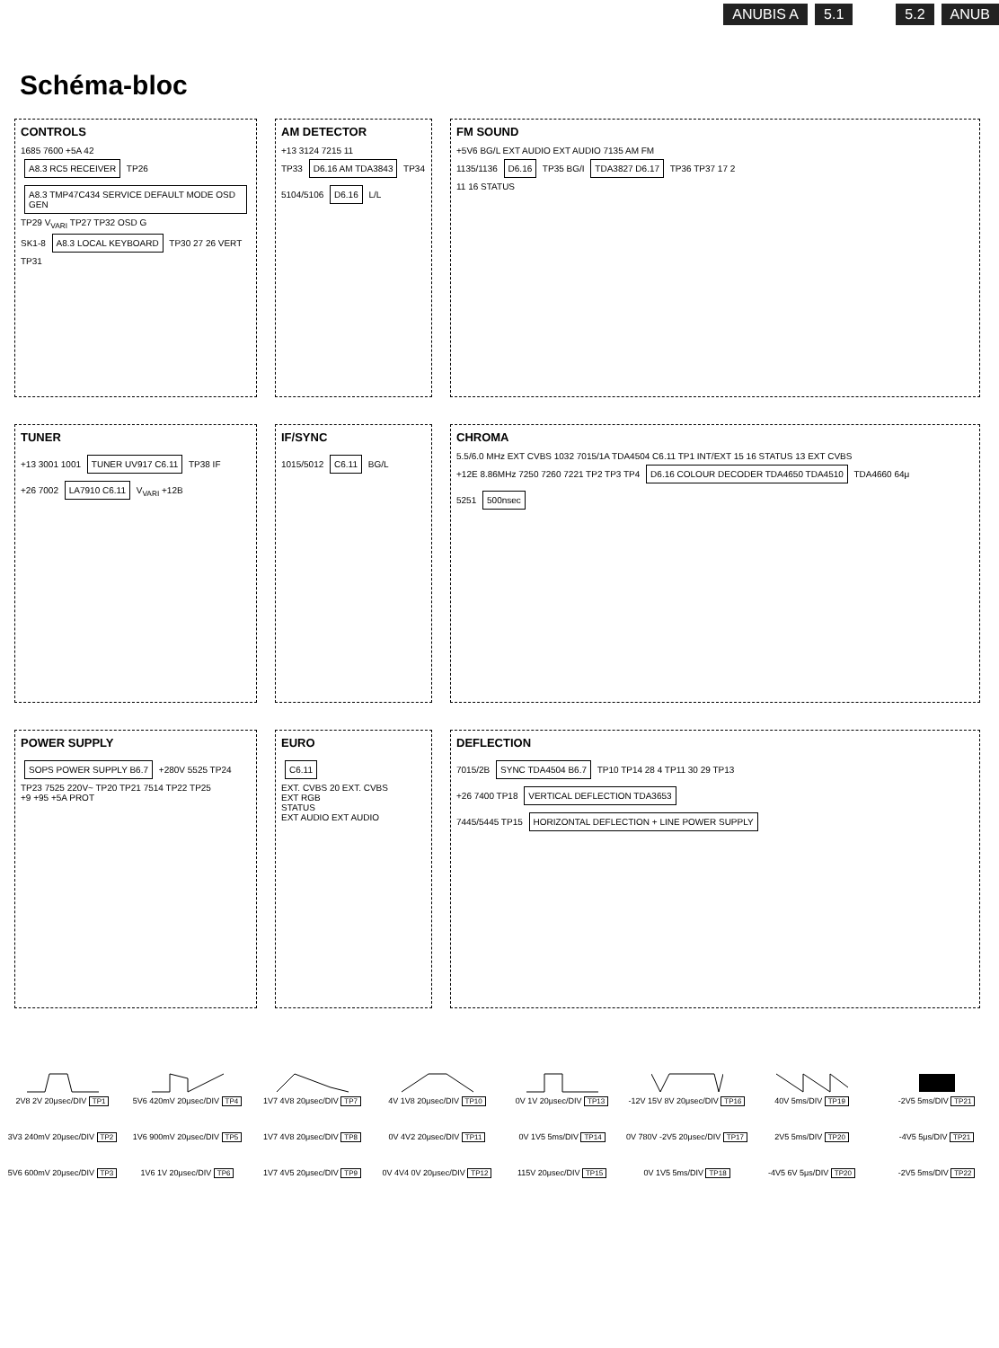ANUBIS A 5.1 5.2 ANUB
Schéma-bloc
CONTROLS
1685 7600 +5A 42
A8.3 RC5 RECEIVER TP26 A8.3 TMP47C434 SERVICE DEFAULT MODE OSD GEN TP29 V<sub>VARI</sub> TP27 TP32 OSD G
SK1-8 A8.3 LOCAL KEYBOARD TP30 27 26 VERT TP31
AM DETECTOR
+13 3124 7215 11
TP33 D6.16 AM TDA3843 TP34
5104/5106 D6.16 L/L
FM SOUND
+5V6 BG/L EXT AUDIO EXT AUDIO 7135 AM FM
1135/1136 D6.16 TP35 BG/I TDA3827 D6.17 TP36 TP37 17 2
11 16 STATUS
TUNER
+13 3001 1001 TUNER UV917 C6.11 TP38 IF
+26 7002 LA7910 C6.11 V<sub>VARI</sub> +12B
IF/SYNC
1015/5012 C6.11 BG/L
CHROMA
5.5/6.0 MHz EXT CVBS 1032 7015/1A TDA4504 C6.11 TP1 INT/EXT 15 16 STATUS 13 EXT CVBS
+12E 8.86MHz 7250 7260 7221 TP2 TP3 TP4 D6.16 COLOUR DECODER TDA4650 TDA4510 TDA4660 64μ
5251 500nsec
POWER SUPPLY
SOPS POWER SUPPLY B6.7 +280V 5525 TP24 TP23 7525 220V~ TP20 TP21 7514 TP22 TP25
+9 +95 +5A PROT
EURO
C6.11
EXT. CVBS 20 EXT. CVBS
EXT RGB
STATUS
EXT AUDIO EXT AUDIO
DEFLECTION
7015/2B SYNC TDA4504 B6.7 TP10 TP14 28 4 TP11 30 29 TP13
+26 7400 TP18 VERTICAL DEFLECTION TDA3653
7445/5445 TP15 HORIZONTAL DEFLECTION + LINE POWER SUPPLY
2V8 2V 20μsec/DIV TP1
5V6 420mV 20μsec/DIV TP4
1V7 4V8 20μsec/DIV TP7
4V 1V8 20μsec/DIV TP10
0V 1V 20μsec/DIV TP13
-12V 15V 8V 20μsec/DIV TP16
40V 5ms/DIV TP19
-2V5 5ms/DIV TP21
3V3 240mV 20μsec/DIV TP2
1V6 900mV 20μsec/DIV TP5
1V7 4V8 20μsec/DIV TP8
0V 4V2 20μsec/DIV TP11
0V 1V5 5ms/DIV TP14
0V 780V -2V5 20μsec/DIV TP17
2V5 5ms/DIV TP20
-4V5 5μs/DIV TP21
5V6 600mV 20μsec/DIV TP3
1V6 1V 20μsec/DIV TP6
1V7 4V5 20μsec/DIV TP9
0V 4V4 0V 20μsec/DIV TP12
115V 20μsec/DIV TP15
0V 1V5 5ms/DIV TP18
-4V5 6V 5μs/DIV TP20
-2V5 5ms/DIV TP22